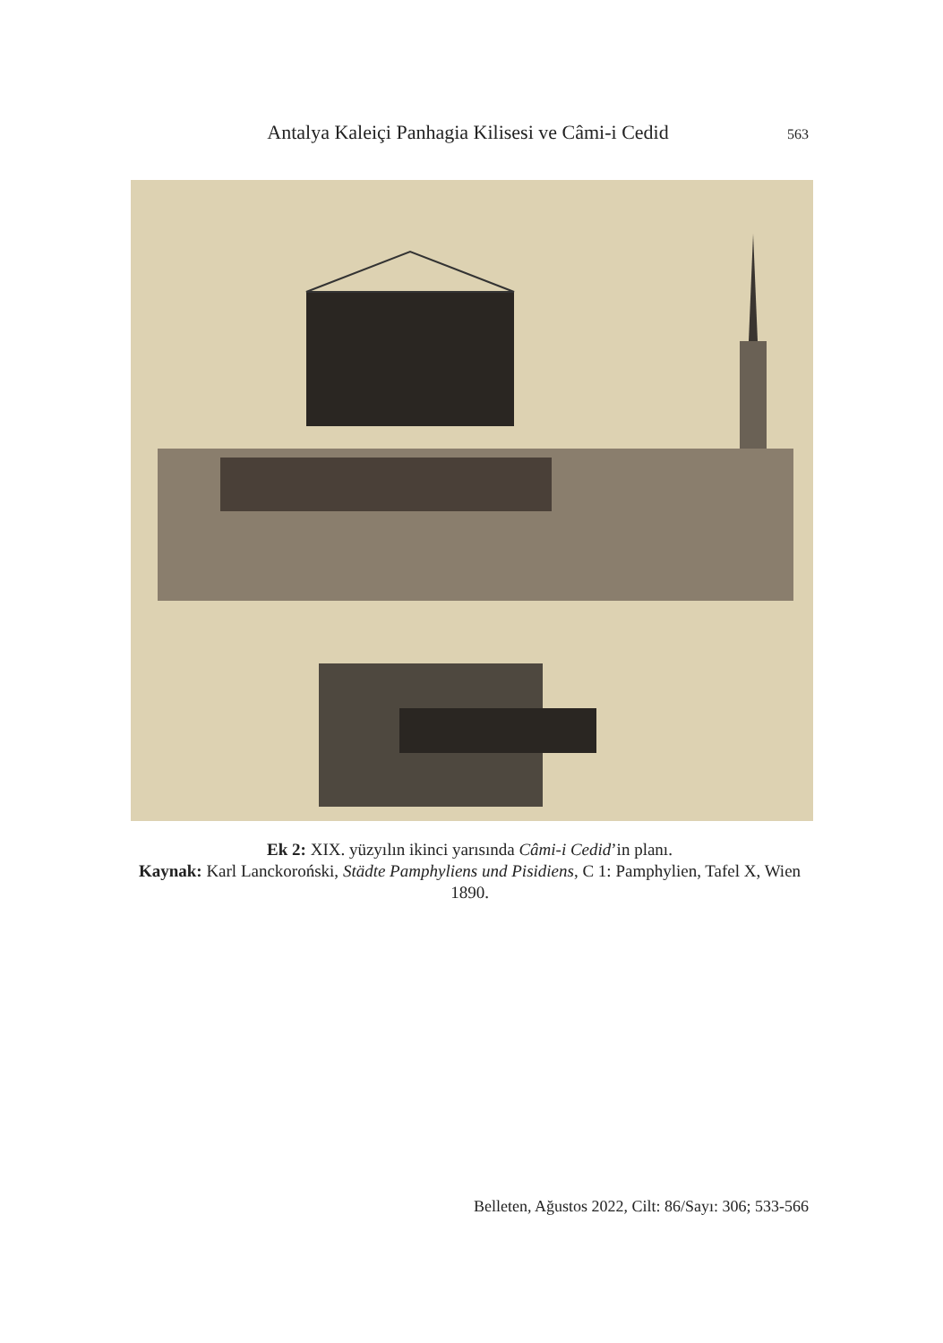Antalya Kaleiçi Panhagia Kilisesi ve Câmi-i Cedid 563
Ek 2: XIX. yüzyılın ikinci yarısında Câmi-i Cedid’in planı.
Kaynak: Karl Lanckoroński, Städte Pamphyliens und Pisidiens, C 1: Pamphylien, Tafel X, Wien 1890.
Belleten, Ağustos 2022, Cilt: 86/Sayı: 306; 533-566